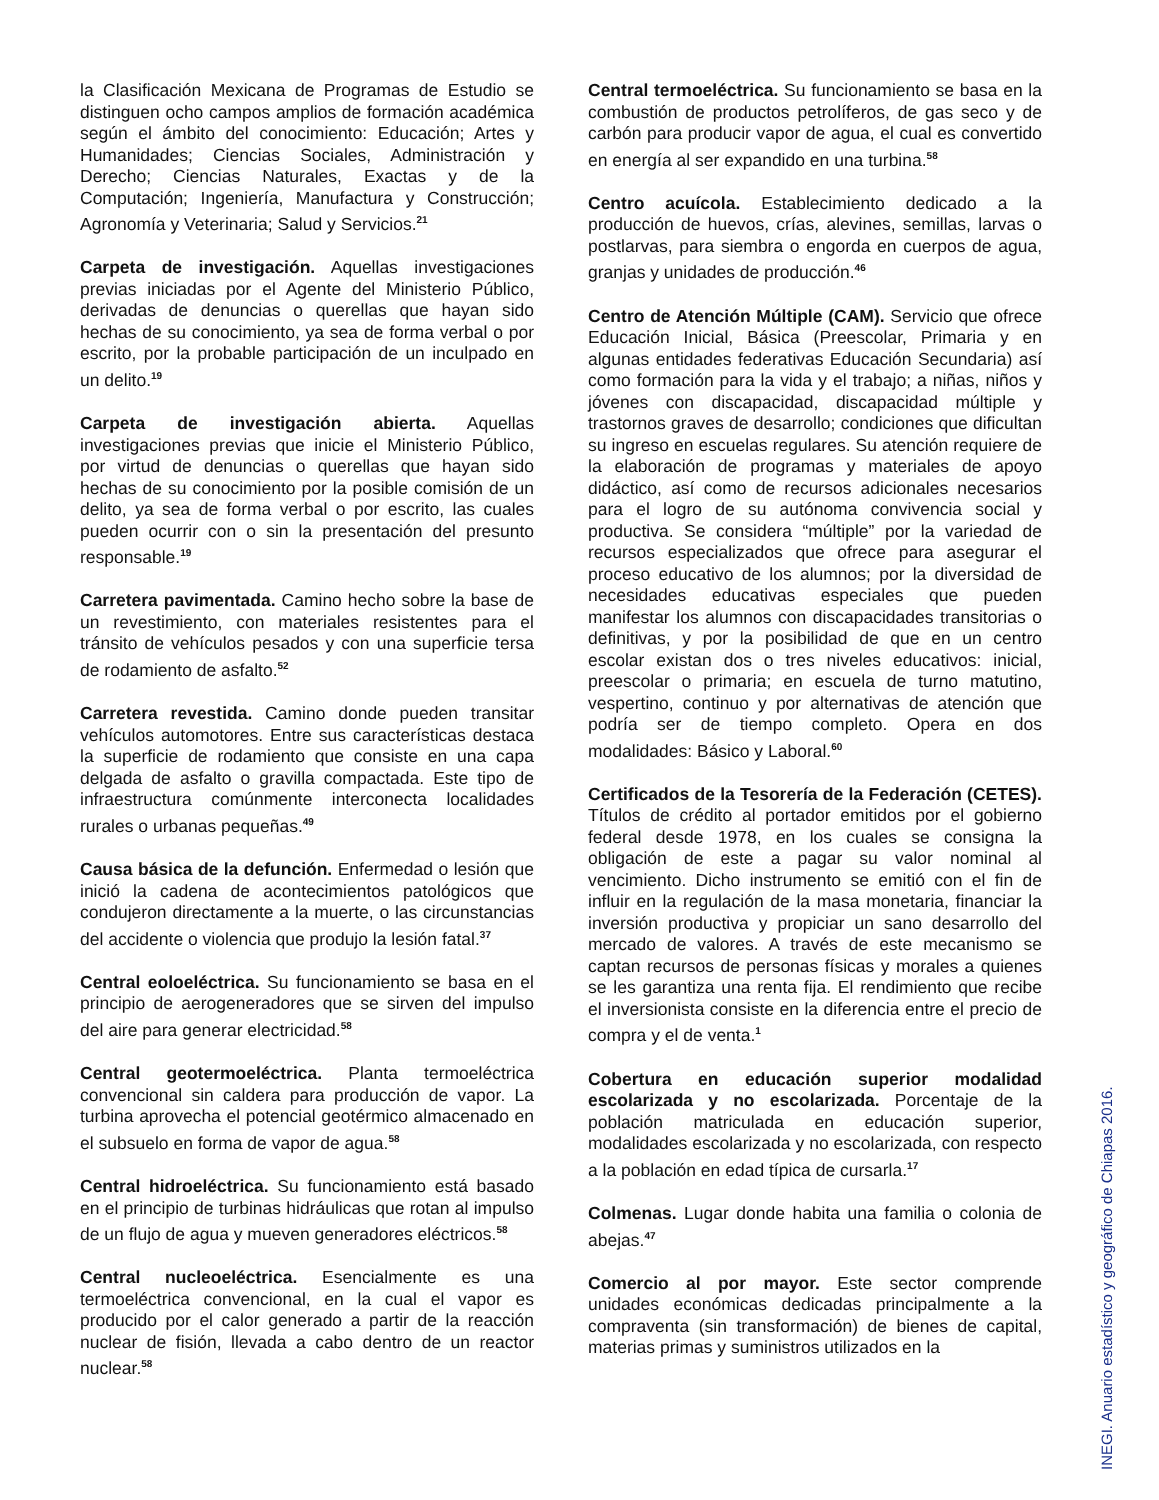la Clasificación Mexicana de Programas de Estudio se distinguen ocho campos amplios de formación académica según el ámbito del conocimiento: Educación; Artes y Humanidades; Ciencias Sociales, Administración y Derecho; Ciencias Naturales, Exactas y de la Computación; Ingeniería, Manufactura y Construcción; Agronomía y Veterinaria; Salud y Servicios.<sup>21</sup>
Carpeta de investigación. Aquellas investigaciones previas iniciadas por el Agente del Ministerio Público, derivadas de denuncias o querellas que hayan sido hechas de su conocimiento, ya sea de forma verbal o por escrito, por la probable participación de un inculpado en un delito.<sup>19</sup>
Carpeta de investigación abierta. Aquellas investigaciones previas que inicie el Ministerio Público, por virtud de denuncias o querellas que hayan sido hechas de su conocimiento por la posible comisión de un delito, ya sea de forma verbal o por escrito, las cuales pueden ocurrir con o sin la presentación del presunto responsable.<sup>19</sup>
Carretera pavimentada. Camino hecho sobre la base de un revestimiento, con materiales resistentes para el tránsito de vehículos pesados y con una superficie tersa de rodamiento de asfalto.<sup>52</sup>
Carretera revestida. Camino donde pueden transitar vehículos automotores. Entre sus características destaca la superficie de rodamiento que consiste en una capa delgada de asfalto o gravilla compactada. Este tipo de infraestructura comúnmente interconecta localidades rurales o urbanas pequeñas.<sup>49</sup>
Causa básica de la defunción. Enfermedad o lesión que inició la cadena de acontecimientos patológicos que condujeron directamente a la muerte, o las circunstancias del accidente o violencia que produjo la lesión fatal.<sup>37</sup>
Central eoloeléctrica. Su funcionamiento se basa en el principio de aerogeneradores que se sirven del impulso del aire para generar electricidad.<sup>58</sup>
Central geotermoeléctrica. Planta termoeléctrica convencional sin caldera para producción de vapor. La turbina aprovecha el potencial geotérmico almacenado en el subsuelo en forma de vapor de agua.<sup>58</sup>
Central hidroeléctrica. Su funcionamiento está basado en el principio de turbinas hidráulicas que rotan al impulso de un flujo de agua y mueven generadores eléctricos.<sup>58</sup>
Central nucleoeléctrica. Esencialmente es una termoeléctrica convencional, en la cual el vapor es producido por el calor generado a partir de la reacción nuclear de fisión, llevada a cabo dentro de un reactor nuclear.<sup>58</sup>
Central termoeléctrica. Su funcionamiento se basa en la combustión de productos petrolíferos, de gas seco y de carbón para producir vapor de agua, el cual es convertido en energía al ser expandido en una turbina.<sup>58</sup>
Centro acuícola. Establecimiento dedicado a la producción de huevos, crías, alevines, semillas, larvas o postlarvas, para siembra o engorda en cuerpos de agua, granjas y unidades de producción.<sup>46</sup>
Centro de Atención Múltiple (CAM). Servicio que ofrece Educación Inicial, Básica (Preescolar, Primaria y en algunas entidades federativas Educación Secundaria) así como formación para la vida y el trabajo; a niñas, niños y jóvenes con discapacidad, discapacidad múltiple y trastornos graves de desarrollo; condiciones que dificultan su ingreso en escuelas regulares. Su atención requiere de la elaboración de programas y materiales de apoyo didáctico, así como de recursos adicionales necesarios para el logro de su autónoma convivencia social y productiva. Se considera “múltiple” por la variedad de recursos especializados que ofrece para asegurar el proceso educativo de los alumnos; por la diversidad de necesidades educativas especiales que pueden manifestar los alumnos con discapacidades transitorias o definitivas, y por la posibilidad de que en un centro escolar existan dos o tres niveles educativos: inicial, preescolar o primaria; en escuela de turno matutino, vespertino, continuo y por alternativas de atención que podría ser de tiempo completo. Opera en dos modalidades: Básico y Laboral.<sup>60</sup>
Certificados de la Tesorería de la Federación (CETES). Títulos de crédito al portador emitidos por el gobierno federal desde 1978, en los cuales se consigna la obligación de este a pagar su valor nominal al vencimiento. Dicho instrumento se emitió con el fin de influir en la regulación de la masa monetaria, financiar la inversión productiva y propiciar un sano desarrollo del mercado de valores. A través de este mecanismo se captan recursos de personas físicas y morales a quienes se les garantiza una renta fija. El rendimiento que recibe el inversionista consiste en la diferencia entre el precio de compra y el de venta.<sup>1</sup>
Cobertura en educación superior modalidad escolarizada y no escolarizada. Porcentaje de la población matriculada en educación superior, modalidades escolarizada y no escolarizada, con respecto a la población en edad típica de cursarla.<sup>17</sup>
Colmenas. Lugar donde habita una familia o colonia de abejas.<sup>47</sup>
Comercio al por mayor. Este sector comprende unidades económicas dedicadas principalmente a la compraventa (sin transformación) de bienes de capital, materias primas y suministros utilizados en la
INEGI. Anuario estadístico y geográfico de Chiapas 2016.